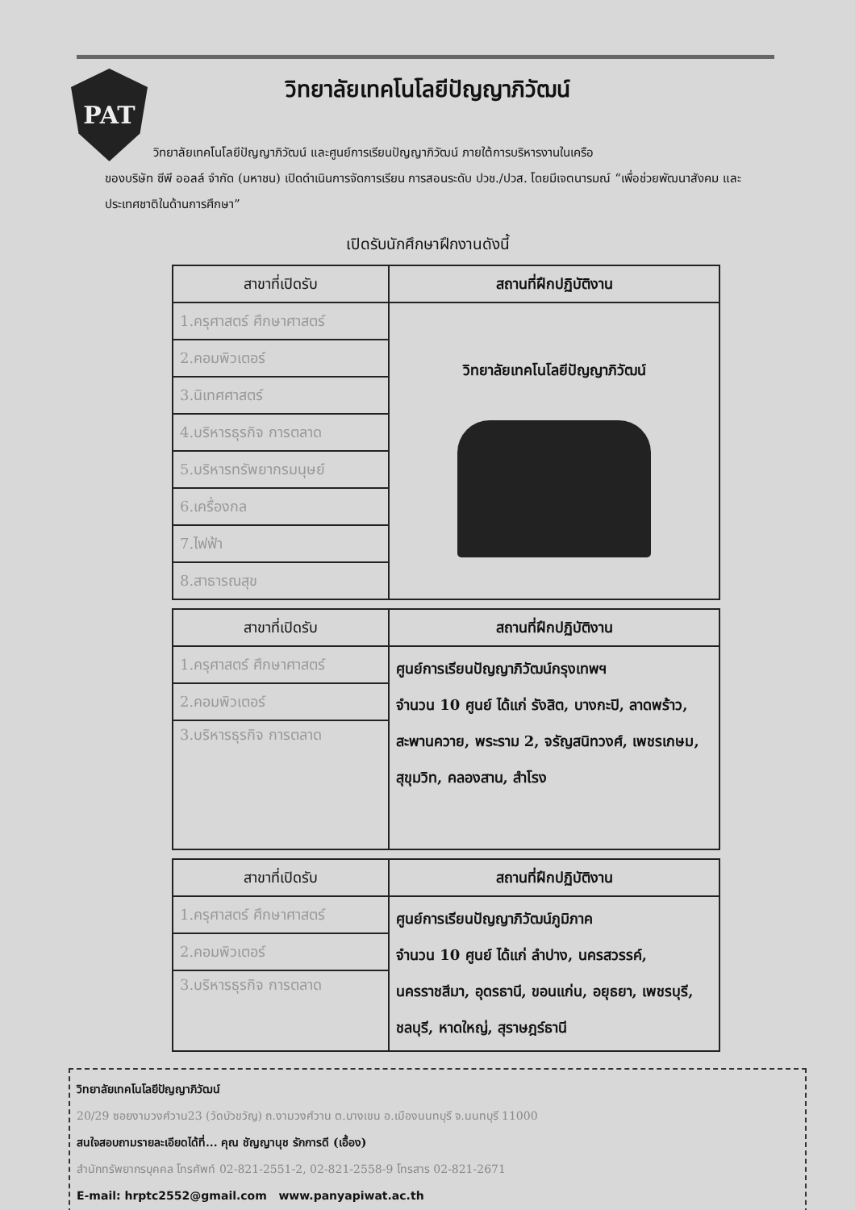PAT
วิทยาลัยเทคโนโลยีปัญญาภิวัฒน์
วิทยาลัยเทคโนโลยีปัญญาภิวัฒน์ และศูนย์การเรียนปัญญาภิวัฒน์ ภายใต้การบริหารงานในเครือ
ของบริษัท ซีพี ออลล์ จำกัด (มหาชน) เปิดดำเนินการจัดการเรียน การสอนระดับ ปวช./ปวส. โดยมีเจตนารมณ์ “เพื่อช่วยพัฒนาสังคม และประเทศชาติในด้านการศึกษา”
เปิดรับนักศึกษาฝึกงานดังนี้
| สาขาที่เปิดรับ | สถานที่ฝึกปฏิบัติงาน |
| --- | --- |
| 1.ครุศาสตร์ ศึกษาศาสตร์ | วิทยาลัยเทคโนโลยีปัญญาภิวัฒน์ |
| 2.คอมพิวเตอร์ | |
| 3.นิเทศศาสตร์ | |
| 4.บริหารธุรกิจ การตลาด | |
| 5.บริหารทรัพยากรมนุษย์ | |
| 6.เครื่องกล | |
| 7.ไฟฟ้า | |
| 8.สาธารณสุข | |
| สาขาที่เปิดรับ | สถานที่ฝึกปฏิบัติงาน |
| --- | --- |
| 1.ครุศาสตร์ ศึกษาศาสตร์ | ศูนย์การเรียนปัญญาภิวัฒน์กรุงเทพฯ จำนวน 10 ศูนย์ ได้แก่ รังสิต, บางกะปิ, ลาดพร้าว, สะพานควาย, พระราม 2, จรัญสนิทวงศ์, เพชรเกษม, สุขุมวิท, คลองสาน, สำโรง |
| 2.คอมพิวเตอร์ | |
| 3.บริหารธุรกิจ การตลาด | |
| สาขาที่เปิดรับ | สถานที่ฝึกปฏิบัติงาน |
| --- | --- |
| 1.ครุศาสตร์ ศึกษาศาสตร์ | ศูนย์การเรียนปัญญาภิวัฒน์ภูมิภาค จำนวน 10 ศูนย์ ได้แก่ ลำปาง, นครสวรรค์, นครราชสีมา, อุดรธานี, ขอนแก่น, อยุธยา, เพชรบุรี, ชลบุรี, หาดใหญ่, สุราษฎร์ธานี |
| 2.คอมพิวเตอร์ | |
| 3.บริหารธุรกิจ การตลาด | |
วิทยาลัยเทคโนโลยีปัญญาภิวัฒน์
20/29 ซอยงามวงศ์วาน23 (วัดบัวขวัญ) ถ.งามวงศ์วาน ต.บางเขน อ.เมืองนนทบุรี จ.นนทบุรี 11000
สนใจสอบถามรายละเอียดได้ที่... คุณ ชัญญานุช รักการดี (เอื้อง)
สำนักทรัพยากรบุคคล โทรศัพท์ 02-821-2551-2, 02-821-2558-9 โทรสาร 02-821-2671
E-mail: hrptc2552@gmail.com www.panyapiwat.ac.th